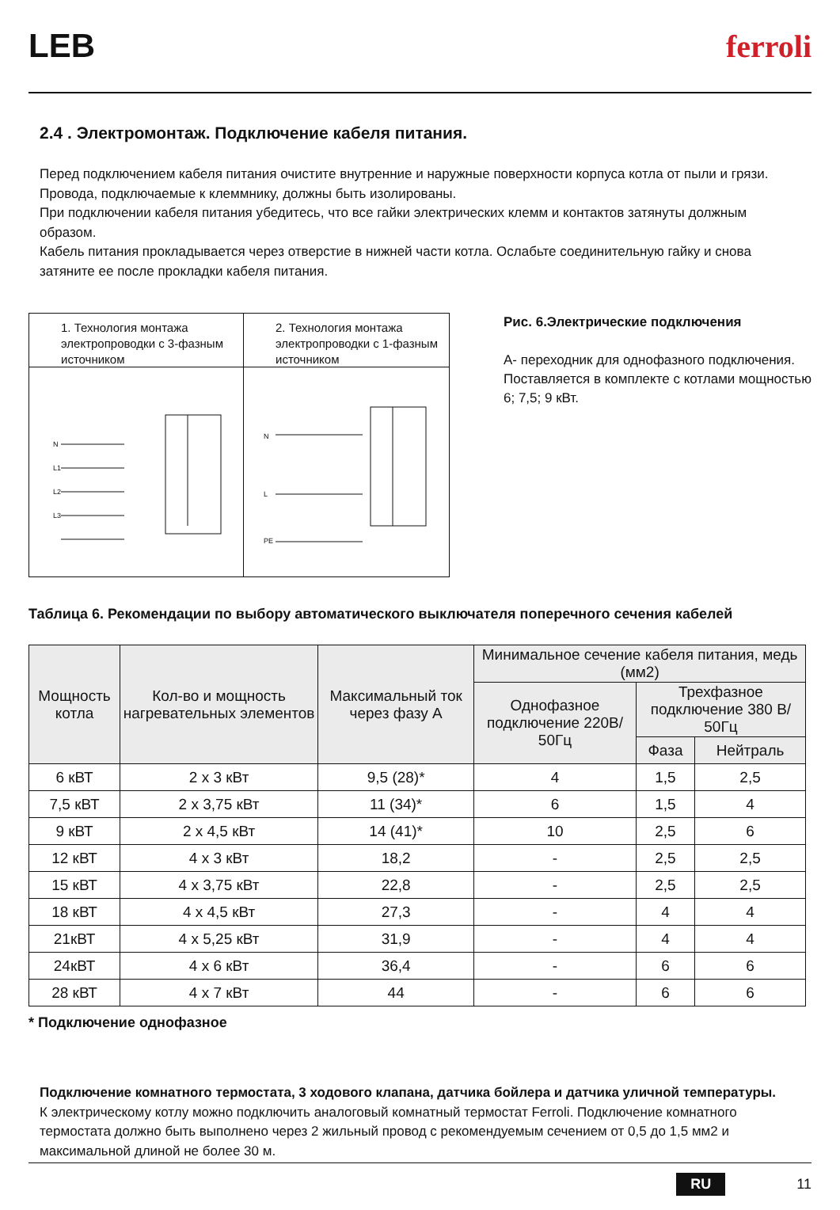LEB ferroli
2.4 . Электромонтаж. Подключение кабеля питания.
Перед подключением кабеля питания очистите внутренние и наружные поверхности корпуса котла от пыли и грязи.
Провода, подключаемые к клеммнику, должны быть изолированы.
При подключении кабеля питания убедитесь, что все гайки электрических клемм и контактов затянуты должным образом.
Кабель питания прокладывается через отверстие в нижней части котла. Ослабьте соединительную гайку и снова затяните ее после прокладки кабеля питания.
1. Технология монтажа электропроводки с 3-фазным источником
N
L1
L2
L3
2. Технология монтажа электропроводки с 1-фазным источником
N
L
PE
Рис. 6.Электрические подключения
А- переходник для однофазного подключения. Поставляется в комплекте с котлами мощностью 6; 7,5; 9 кВт.
Таблица 6. Рекомендации по выбору автоматического выключателя поперечного сечения кабелей
| Мощность котла | Кол-во и мощность нагревательных элементов | Максимальный ток через фазу А | Минимальное сечение кабеля питания, медь (мм2) | | |
| --- | --- | --- | --- | --- | --- |
| | | | Однофазное подключение 220В/ 50Гц | Трехфазное подключение 380 В/ 50Гц | |
| | | | | Фаза | Нейтраль |
| 6 кВТ | 2 x 3 кВт | 9,5 (28)* | 4 | 1,5 | 2,5 |
| 7,5 кВТ | 2 x 3,75 кВт | 11 (34)* | 6 | 1,5 | 4 |
| 9 кВТ | 2 x 4,5 кВт | 14 (41)* | 10 | 2,5 | 6 |
| 12 кВТ | 4 x 3 кВт | 18,2 | - | 2,5 | 2,5 |
| 15 кВТ | 4 x 3,75 кВт | 22,8 | - | 2,5 | 2,5 |
| 18 кВТ | 4 x 4,5 кВт | 27,3 | - | 4 | 4 |
| 21кВТ | 4 x 5,25 кВт | 31,9 | - | 4 | 4 |
| 24кВТ | 4 x 6 кВт | 36,4 | - | 6 | 6 |
| 28 кВТ | 4 x 7 кВт | 44 | - | 6 | 6 |
* Подключение однофазное
Подключение комнатного термостата, 3 ходового клапана, датчика бойлера и датчика уличной температуры.
К электрическому котлу можно подключить аналоговый комнатный термостат Ferroli. Подключение комнатного термостата должно быть выполнено через 2 жильный провод с рекомендуемым сечением от 0,5 до 1,5 мм2 и максимальной длиной не более 30 м.
RU 11